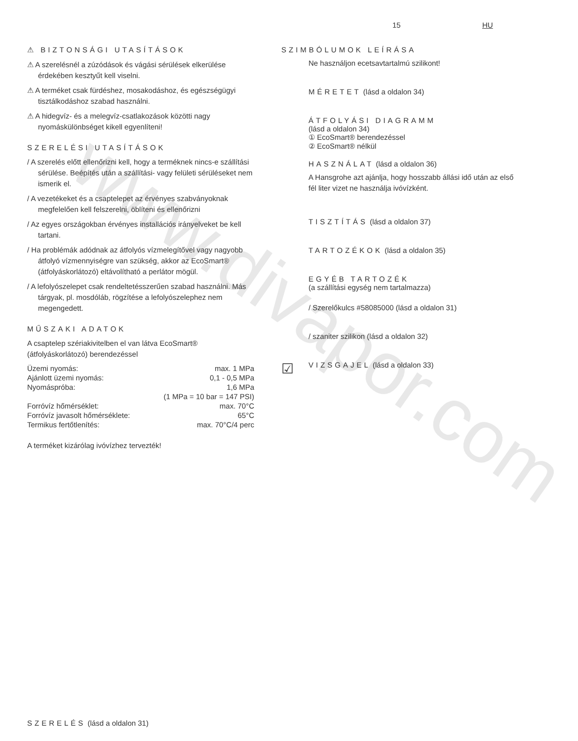www.divapor.com
15 HU
⚠ BIZTONSÁGI UTASÍTÁSOK
⚠ A szerelésnél a zúzódások és vágási sérülések elkerülése érdekében kesztyűt kell viselni.
⚠ A terméket csak fürdéshez, mosakodáshoz, és egészségügyi tisztálkodáshoz szabad használni.
⚠ A hidegvíz- és a melegvíz-csatlakozások közötti nagy nyomáskülönbséget kikell egyenlíteni!
SZERELÉSI UTASÍTÁSOK
/ A szerelés előtt ellenőrizni kell, hogy a terméknek nincs-e szállítási sérülése. Beépítés után a szállítási- vagy felületi sérüléseket nem ismerik el.
/ A vezetékeket és a csaptelepet az érvényes szabványoknak megfelelően kell felszerelni, öblíteni és ellenőrizni
/ Az egyes országokban érvényes installációs irányelveket be kell tartani.
/ Ha problémák adódnak az átfolyós vízmelegítővel vagy nagyobb átfolyó vízmennyiségre van szükség, akkor az EcoSmart® (átfolyáskorlátozó) eltávolítható a perlátor mögül.
/ A lefolyószelepet csak rendeltetésszerűen szabad használni. Más tárgyak, pl. mosdóláb, rögzítése a lefolyószelephez nem megengedett.
MŰSZAKI ADATOK
A csaptelep szériakivitelben el van látva EcoSmart® (átfolyáskorlátozó) berendezéssel
| Üzemi nyomás: | max. 1 MPa |
| Ajánlott üzemi nyomás: | 0,1 - 0,5 MPa |
| Nyomáspróba: | 1,6 MPa |
| | (1 MPa = 10 bar = 147 PSI) |
| Forróvíz hőmérséklet: | max. 70°C |
| Forróvíz javasolt hőmérséklete: | 65°C |
| Termikus fertőtlenítés: | max. 70°C/4 perc |
A terméket kizárólag ivóvízhez tervezték!
SZIMBÓLUMOK LEÍRÁSA
Ne használjon ecetsavtartalmú szilikont!
MÉRETET (lásd a oldalon 34)
ÁTFOLYÁSI DIAGRAMM
(lásd a oldalon 34)
① EcoSmart® berendezéssel
② EcoSmart® nélkül
HASZNÁLAT (lásd a oldalon 36)
A Hansgrohe azt ajánlja, hogy hosszabb állási idő után az első fél liter vizet ne használja ivóvízként.
TISZTÍTÁS (lásd a oldalon 37)
TARTOZÉKOK (lásd a oldalon 35)
EGYÉB TARTOZÉK
(a szállítási egység nem tartalmazza)
/ Szerelőkulcs #58085000 (lásd a oldalon 31)
/ szaniter szilikon (lásd a oldalon 32)
☑
VIZSGAJEL (lásd a oldalon 33)
SZERELÉS (lásd a oldalon 31)